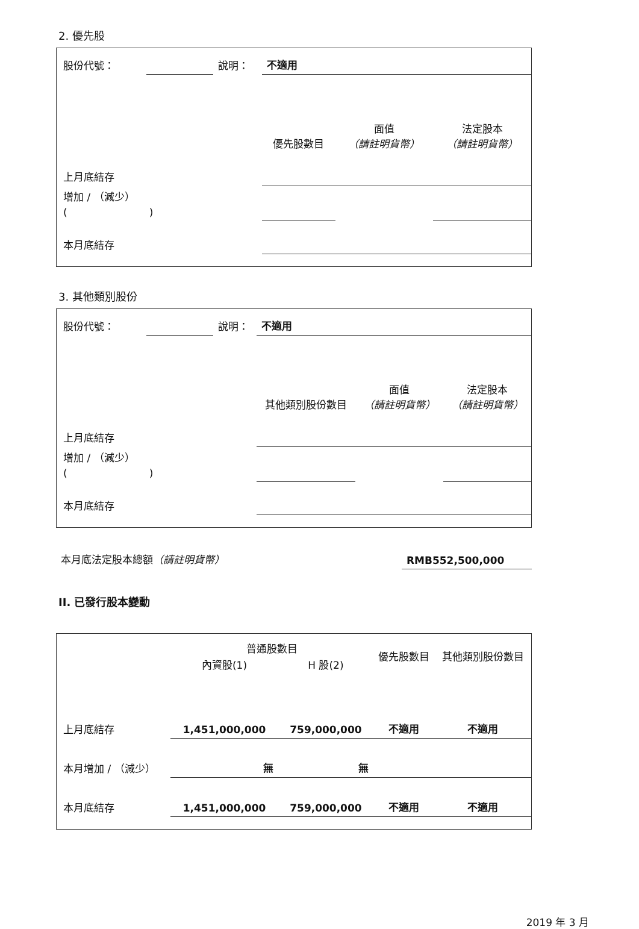2. 優先股
| 股份代號： | | 說明： | 不適用 | | |
| | | | 優先股數目 | 面值 （請註明貨幣） | 法定股本 （請註明貨幣） |
| 上月底結存 | | | | | |
| 增加 / （減少） ( ) | | | | | |
| 本月底結存 | | | | | |
3. 其他類別股份
| 股份代號： | | 說明： | 不適用 | | |
| | | | 其他類別股份數目 | 面值 （請註明貨幣） | 法定股本 （請註明貨幣） |
| 上月底結存 | | | | | |
| 增加 / （減少） ( ) | | | | | |
| 本月底結存 | | | | | |
| 本月底法定股本總額 （請註明貨幣） | RMB552,500,000 |
II. 已發行股本變動
| | 普通股數目 | | 優先股數目 | 其他類別股份數目 |
| | 內資股(1) | H 股(2) | | |
| 上月底結存 | 1,451,000,000 | 759,000,000 | 不適用 | 不適用 |
| 本月增加 / （減少） | 無 | 無 | | |
| 本月底結存 | 1,451,000,000 | 759,000,000 | 不適用 | 不適用 |
2019 年 3 月